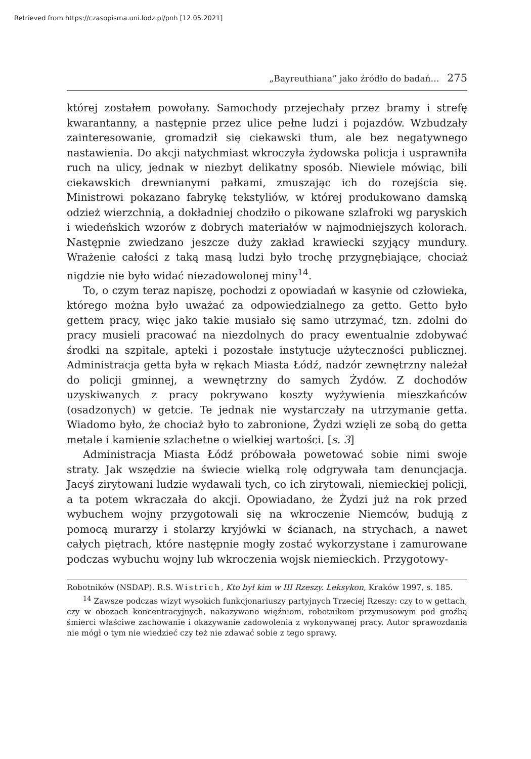Retrieved from https://czasopisma.uni.lodz.pl/pnh [12.05.2021]
„Bayreuthiana” jako źródło do badań… 275
której zostałem powołany. Samochody przejechały przez bramy i strefę kwarantanny, a następnie przez ulice pełne ludzi i pojazdów. Wzbudzały zainteresowanie, gromadził się ciekawski tłum, ale bez negatywnego nastawienia. Do akcji natychmiast wkroczyła żydowska policja i usprawniła ruch na ulicy, jednak w niezbyt delikatny sposób. Niewiele mówiąc, bili ciekawskich drewnianymi pałkami, zmuszając ich do rozejścia się. Ministrowi pokazano fabrykę tekstyliów, w której produkowano damską odzież wierzchnią, a dokładniej chodziło o pikowane szlafroki wg paryskich i wiedeńskich wzorów z dobrych materiałów w najmodniejszych kolorach. Następnie zwiedzano jeszcze duży zakład krawiecki szyjący mundury. Wrażenie całości z taką masą ludzi było trochę przygnębiające, chociaż nigdzie nie było widać niezadowolonej miny<sup>14</sup>.
To, o czym teraz napiszę, pochodzi z opowiadań w kasynie od człowieka, którego można było uważać za odpowiedzialnego za getto. Getto było gettem pracy, więc jako takie musiało się samo utrzymać, tzn. zdolni do pracy musieli pracować na niezdolnych do pracy ewentualnie zdobywać środki na szpitale, apteki i pozostałe instytucje użyteczności publicznej. Administracja getta była w rękach Miasta Łódź, nadzór zewnętrzny należał do policji gminnej, a wewnętrzny do samych Żydów. Z dochodów uzyskiwanych z pracy pokrywano koszty wyżywienia mieszkańców (osadzonych) w getcie. Te jednak nie wystarczały na utrzymanie getta. Wiadomo było, że chociaż było to zabronione, Żydzi wzięli ze sobą do getta metale i kamienie szlachetne o wielkiej wartości. [s. 3]
Administracja Miasta Łódź próbowała powetować sobie nimi swoje straty. Jak wszędzie na świecie wielką rolę odgrywała tam denuncjacja. Jacyś zirytowani ludzie wydawali tych, co ich zirytowali, niemieckiej policji, a ta potem wkraczała do akcji. Opowiadano, że Żydzi już na rok przed wybuchem wojny przygotowali się na wkroczenie Niemców, budują z pomocą murarzy i stolarzy kryjówki w ścianach, na strychach, a nawet całych piętrach, które następnie mogły zostać wykorzystane i zamurowane podczas wybuchu wojny lub wkroczenia wojsk niemieckich. Przygotowy-
Robotników (NSDAP). R.S. Wistrich, Kto był kim w III Rzeszy. Leksykon, Kraków 1997, s. 185.
<sup>14</sup> Zawsze podczas wizyt wysokich funkcjonariuszy partyjnych Trzeciej Rzeszy: czy to w gettach, czy w obozach koncentracyjnych, nakazywano więźniom, robotnikom przymusowym pod groźbą śmierci właściwe zachowanie i okazywanie zadowolenia z wykonywanej pracy. Autor sprawozdania nie mógł o tym nie wiedzieć czy też nie zdawać sobie z tego sprawy.